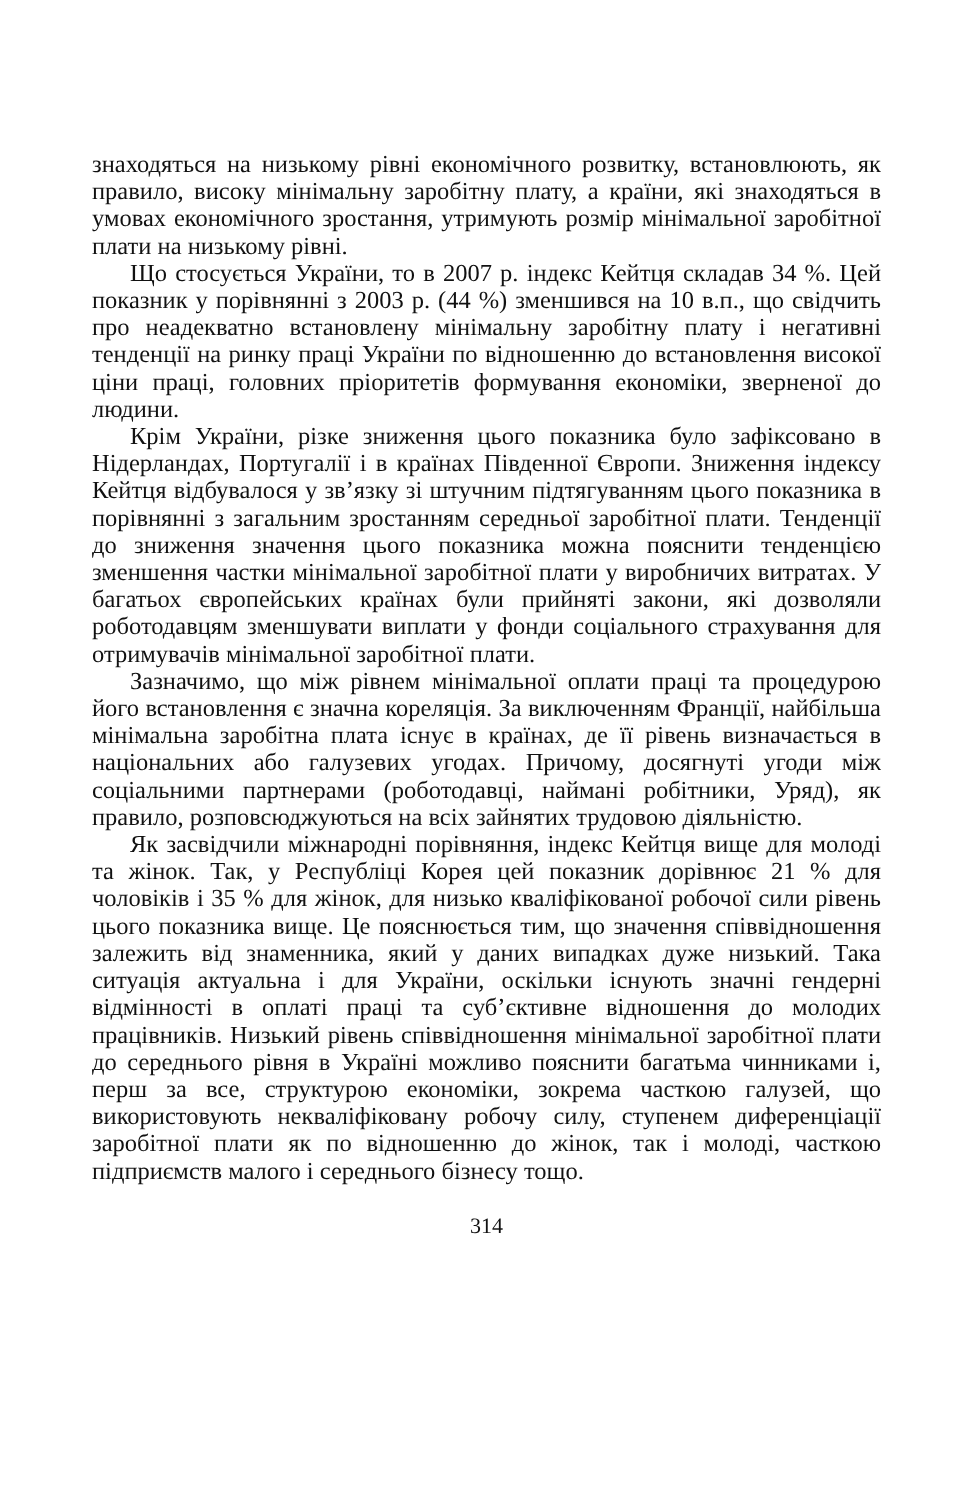знаходяться на низькому рівні економічного розвитку, встановлюють, як правило, високу мінімальну заробітну плату, а країни, які знаходяться в умовах економічного зростання, утримують розмір мінімальної заробітної плати на низькому рівні.
Що стосується України, то в 2007 р. індекс Кейтця складав 34 %. Цей показник у порівнянні з 2003 р. (44 %) зменшився на 10 в.п., що свідчить про неадекватно встановлену мінімальну заробітну плату і негативні тенденції на ринку праці України по відношенню до встановлення високої ціни праці, головних пріоритетів формування економіки, зверненої до людини.
Крім України, різке зниження цього показника було зафіксовано в Нідерландах, Португалії і в країнах Південної Європи. Зниження індексу Кейтця відбувалося у зв’язку зі штучним підтягуванням цього показника в порівнянні з загальним зростанням середньої заробітної плати. Тенденції до зниження значення цього показника можна пояснити тенденцією зменшення частки мінімальної заробітної плати у виробничих витратах. У багатьох європейських країнах були прийняті закони, які дозволяли роботодавцям зменшувати виплати у фонди соціального страхування для отримувачів мінімальної заробітної плати.
Зазначимо, що між рівнем мінімальної оплати праці та процедурою його встановлення є значна кореляція. За виключенням Франції, найбільша мінімальна заробітна плата існує в країнах, де її рівень визначається в національних або галузевих угодах. Причому, досягнуті угоди між соціальними партнерами (роботодавці, наймані робітники, Уряд), як правило, розповсюджуються на всіх зайнятих трудовою діяльністю.
Як засвідчили міжнародні порівняння, індекс Кейтця вище для молоді та жінок. Так, у Республіці Корея цей показник дорівнює 21 % для чоловіків і 35 % для жінок, для низько кваліфікованої робочої сили рівень цього показника вище. Це пояснюється тим, що значення співвідношення залежить від знаменника, який у даних випадках дуже низький. Така ситуація актуальна і для України, оскільки існують значні гендерні відмінності в оплаті праці та суб’єктивне відношення до молодих працівників. Низький рівень співвідношення мінімальної заробітної плати до середнього рівня в Україні можливо пояснити багатьма чинниками і, перш за все, структурою економіки, зокрема часткою галузей, що використовують некваліфіковану робочу силу, ступенем диференціації заробітної плати як по відношенню до жінок, так і молоді, часткою підприємств малого і середнього бізнесу тощо.
314